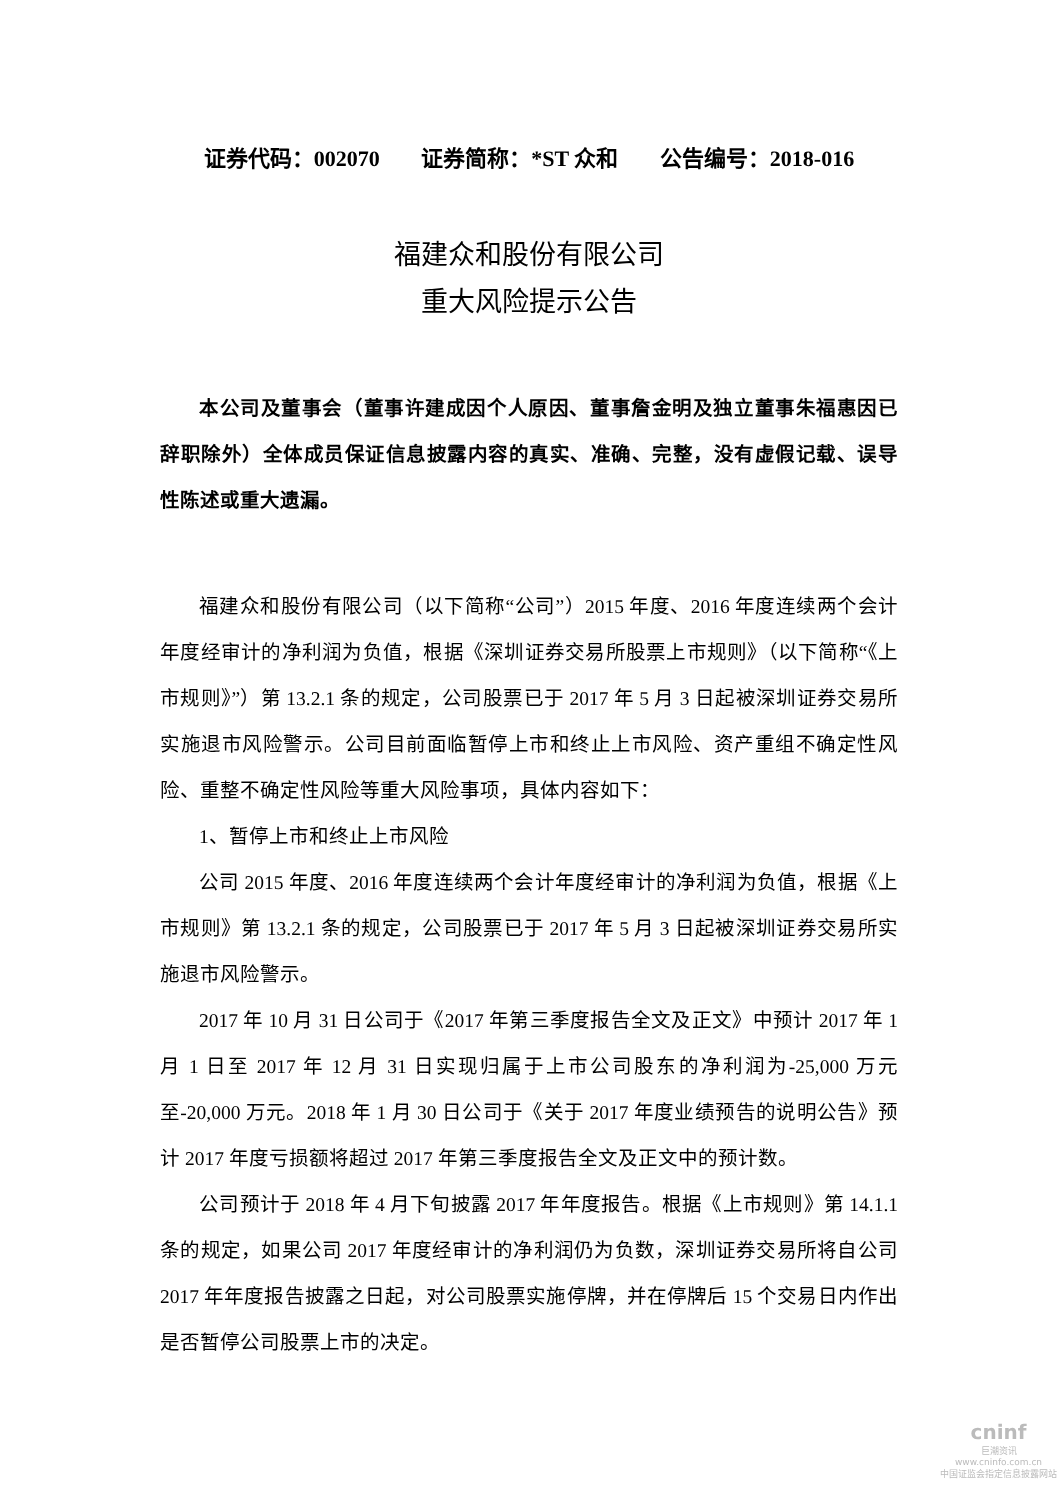证券代码：002070 证券简称：*ST 众和 公告编号：2018-016
福建众和股份有限公司
重大风险提示公告
本公司及董事会（董事许建成因个人原因、董事詹金明及独立董事朱福惠因已辞职除外）全体成员保证信息披露内容的真实、准确、完整，没有虚假记载、误导性陈述或重大遗漏。
福建众和股份有限公司（以下简称“公司”）2015 年度、2016 年度连续两个会计年度经审计的净利润为负值，根据《深圳证券交易所股票上市规则》（以下简称“《上市规则》”）第 13.2.1 条的规定，公司股票已于 2017 年 5 月 3 日起被深圳证券交易所实施退市风险警示。公司目前面临暂停上市和终止上市风险、资产重组不确定性风险、重整不确定性风险等重大风险事项，具体内容如下：
1、暂停上市和终止上市风险
公司 2015 年度、2016 年度连续两个会计年度经审计的净利润为负值，根据《上市规则》第 13.2.1 条的规定，公司股票已于 2017 年 5 月 3 日起被深圳证券交易所实施退市风险警示。
2017 年 10 月 31 日公司于《2017 年第三季度报告全文及正文》中预计 2017 年 1 月 1 日至 2017 年 12 月 31 日实现归属于上市公司股东的净利润为-25,000 万元至-20,000 万元。2018 年 1 月 30 日公司于《关于 2017 年度业绩预告的说明公告》预计 2017 年度亏损额将超过 2017 年第三季度报告全文及正文中的预计数。
公司预计于 2018 年 4 月下旬披露 2017 年年度报告。根据《上市规则》第 14.1.1 条的规定，如果公司 2017 年度经审计的净利润仍为负数，深圳证券交易所将自公司 2017 年年度报告披露之日起，对公司股票实施停牌，并在停牌后 15 个交易日内作出是否暂停公司股票上市的决定。
cninf
巨潮资讯
www.cninfo.com.cn
中国证监会指定信息披露网站